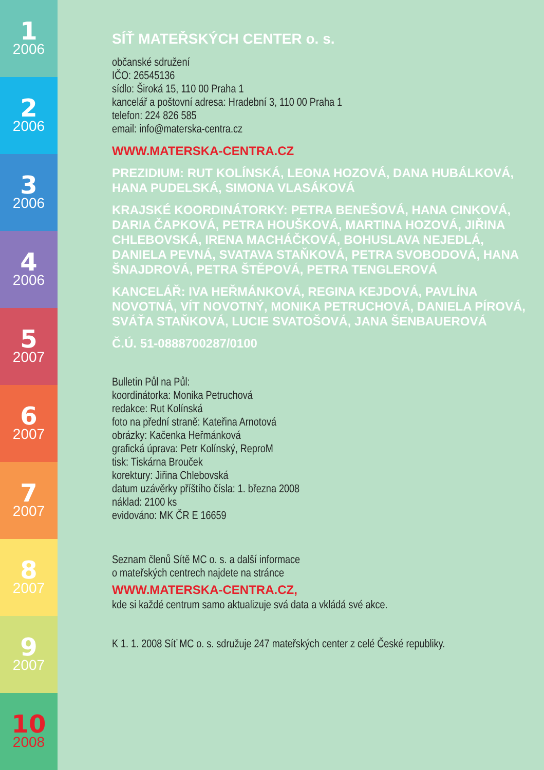1
2006
2
2006
3
2006
4
2006
5
2007
6
2007
7
2007
8
2007
9
2007
10
2008
SÍŤ MATEŘSKÝCH CENTER o. s.
občanské sdružení
IČO: 26545136
sídlo: Široká 15, 110 00 Praha 1
kancelář a poštovní adresa: Hradební 3, 110 00 Praha 1
telefon: 224 826 585
email: info@materska-centra.cz
WWW.MATERSKA-CENTRA.CZ
PREZIDIUM: RUT KOLÍNSKÁ, LEONA HOZOVÁ, DANA HUBÁLKOVÁ, HANA PUDELSKÁ, SIMONA VLASÁKOVÁ
KRAJSKÉ KOORDINÁTORKY: PETRA BENEŠOVÁ, HANA CINKOVÁ, DARIA ČAPKOVÁ, PETRA HOUŠKOVÁ, MARTINA HOZOVÁ, JIŘINA CHLEBOVSKÁ, IRENA MACHÁČKOVÁ, BOHUSLAVA NEJEDLÁ, DANIELA PEVNÁ, SVATAVA STAŇKOVÁ, PETRA SVOBODOVÁ, HANA ŠNAJDROVÁ, PETRA ŠTĚPOVÁ, PETRA TENGLEROVÁ
KANCELÁŘ: IVA HEŘMÁNKOVÁ, REGINA KEJDOVÁ, PAVLÍNA NOVOTNÁ, VÍT NOVOTNÝ, MONIKA PETRUCHOVÁ, DANIELA PÍROVÁ, SVÁŤA STAŇKOVÁ, LUCIE SVATOŠOVÁ, JANA ŠENBAUEROVÁ
Č.Ú. 51-0888700287/0100
Bulletin Půl na Půl:
koordinátorka: Monika Petruchová
redakce: Rut Kolínská
foto na přední straně: Kateřina Arnotová
obrázky: Kačenka Heřmánková
grafická úprava: Petr Kolínský, ReproM
tisk: Tiskárna Brouček
korektury: Jiřina Chlebovská
datum uzávěrky příštího čísla: 1. března 2008
náklad: 2100 ks
evidováno: MK ČR E 16659
Seznam členů Sítě MC o. s. a další informace
o mateřských centrech najdete na stránce
WWW.MATERSKA-CENTRA.CZ,
kde si každé centrum samo aktualizuje svá data a vkládá své akce.
K 1. 1. 2008 Síť MC o. s. sdružuje 247 mateřských center z celé České republiky.